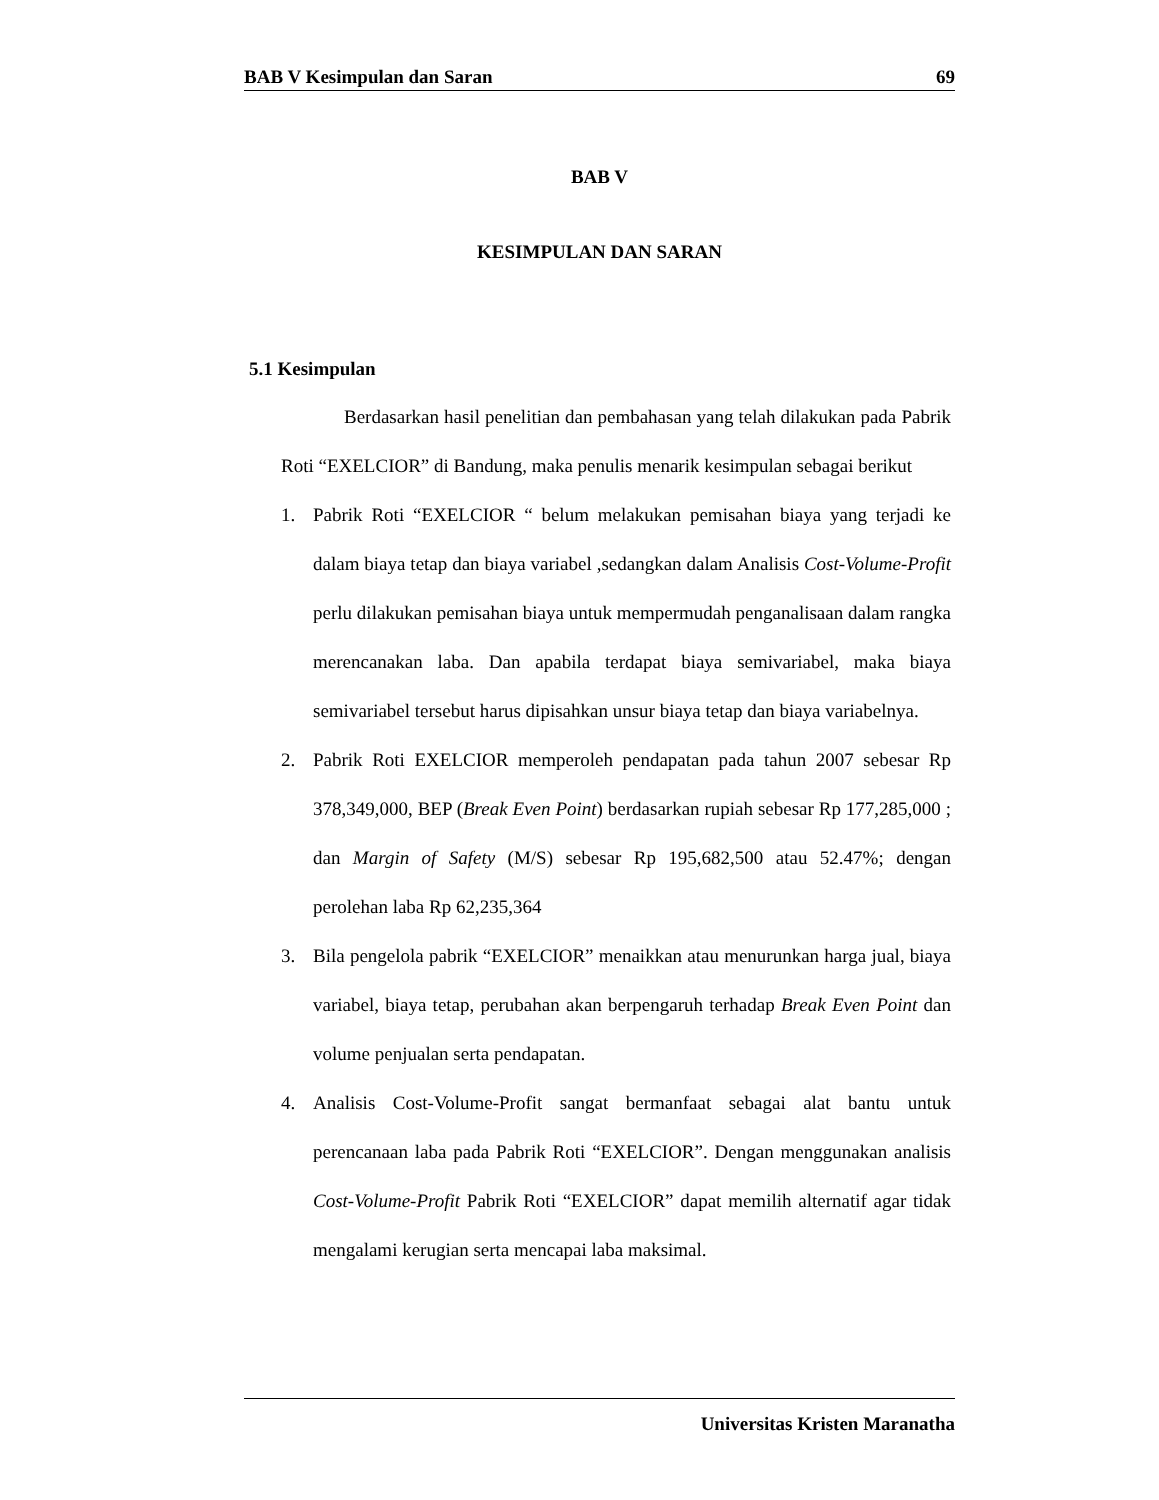BAB V Kesimpulan dan Saran 69
BAB V
KESIMPULAN DAN SARAN
5.1 Kesimpulan
Berdasarkan hasil penelitian dan pembahasan yang telah dilakukan pada Pabrik Roti “EXELCIOR” di Bandung, maka penulis menarik kesimpulan sebagai berikut
1. Pabrik Roti “EXELCIOR “ belum melakukan pemisahan biaya yang terjadi ke dalam biaya tetap dan biaya variabel ,sedangkan dalam Analisis Cost-Volume-Profit perlu dilakukan pemisahan biaya untuk mempermudah penganalisaan dalam rangka merencanakan laba. Dan apabila terdapat biaya semivariabel, maka biaya semivariabel tersebut harus dipisahkan unsur biaya tetap dan biaya variabelnya.
2. Pabrik Roti EXELCIOR memperoleh pendapatan pada tahun 2007 sebesar Rp 378,349,000, BEP (Break Even Point) berdasarkan rupiah sebesar Rp 177,285,000 ; dan Margin of Safety (M/S) sebesar Rp 195,682,500 atau 52.47%; dengan perolehan laba Rp 62,235,364
3. Bila pengelola pabrik “EXELCIOR” menaikkan atau menurunkan harga jual, biaya variabel, biaya tetap, perubahan akan berpengaruh terhadap Break Even Point dan volume penjualan serta pendapatan.
4. Analisis Cost-Volume-Profit sangat bermanfaat sebagai alat bantu untuk perencanaan laba pada Pabrik Roti “EXELCIOR”. Dengan menggunakan analisis Cost-Volume-Profit Pabrik Roti “EXELCIOR” dapat memilih alternatif agar tidak mengalami kerugian serta mencapai laba maksimal.
Universitas Kristen Maranatha